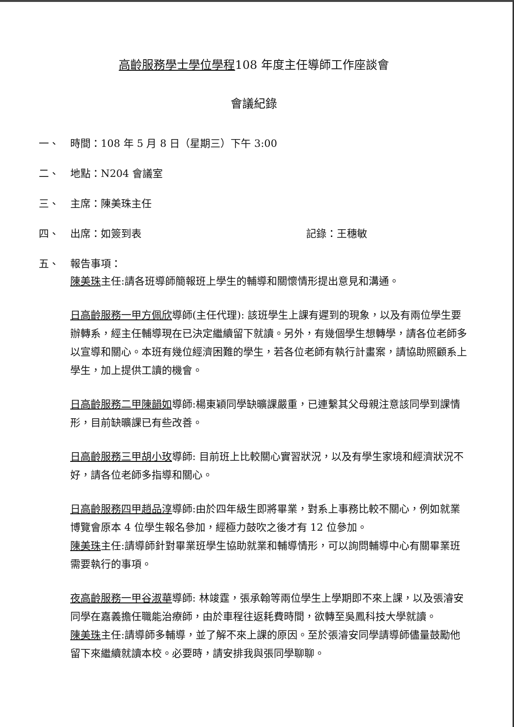高齡服務學士學位學程108 年度主任導師工作座談會
會議紀錄
一、 時間：108 年 5 月 8 日（星期三）下午 3:00
二、 地點：N204 會議室
三、 主席：陳美珠主任
四、 出席：如簽到表 記錄：王穗敏
五、 報告事項：
陳美珠主任:請各班導師簡報班上學生的輔導和關懷情形提出意見和溝通。
日高齡服務一甲方佩欣導師(主任代理): 該班學生上課有遲到的現象，以及有兩位學生要辦轉系，經主任輔導現在已決定繼續留下就讀。另外，有幾個學生想轉學，請各位老師多以宣導和關心。本班有幾位經濟困難的學生，若各位老師有執行計畫案，請協助照顧系上學生，加上提供工讀的機會。
日高齡服務二甲陳韻如導師:楊東穎同學缺曠課嚴重，已連繫其父母親注意該同學到課情形，目前缺曠課已有些改善。
日高齡服務三甲胡小玫導師: 目前班上比較關心實習狀況，以及有學生家境和經濟狀況不好，請各位老師多指導和關心。
日高齡服務四甲趙品淳導師:由於四年級生即將畢業，對系上事務比較不關心，例如就業博覽會原本 4 位學生報名參加，經極力鼓吹之後才有 12 位參加。
陳美珠主任:請導師針對畢業班學生協助就業和輔導情形，可以詢問輔導中心有關畢業班需要執行的事項。
夜高齡服務一甲谷淑華導師: 林竣霆，張承翰等兩位學生上學期即不來上課，以及張濬安同學在嘉義擔任職能治療師，由於車程往返耗費時間，欲轉至吳鳳科技大學就讀。
陳美珠主任:請導師多輔導，並了解不來上課的原因。至於張濬安同學請導師儘量鼓勵他留下來繼續就讀本校。必要時，請安排我與張同學聊聊。